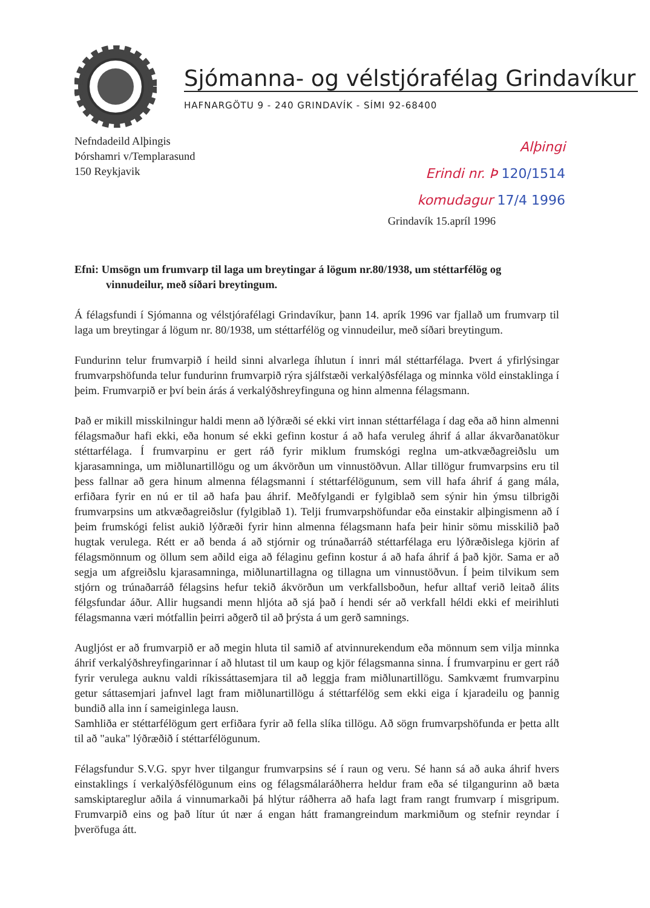Sjómanna- og vélstjórafélag Grindavíkur
HAFNARGÖTU 9 - 240 GRINDAVÍK - SÍMI 92-68400
Nefndadeild Alþingis
Þórshamri v/Templarasund
150 Reykjavik
Alþingi
Erindi nr. Þ 120/1514
komudagur 17/4 1996
Grindavík 15.apríl 1996
Efni: Umsögn um frumvarp til laga um breytingar á lögum nr.80/1938, um stéttarfélög og vinnudeilur, með síðari breytingum.
Á félagsfundi í Sjómanna og vélstjórafélagi Grindavíkur, þann 14. aprík 1996 var fjallað um frumvarp til laga um breytingar á lögum nr. 80/1938, um stéttarfélög og vinnudeilur, með síðari breytingum.
Fundurinn telur frumvarpið í heild sinni alvarlega íhlutun í innri mál stéttarfélaga. Þvert á yfirlýsingar frumvarpshöfunda telur fundurinn frumvarpið rýra sjálfstæði verkalýðsfélaga og minnka völd einstaklinga í þeim. Frumvarpið er því bein árás á verkalýðshreyfinguna og hinn almenna félagsmann.
Það er mikill misskilningur haldi menn að lýðræði sé ekki virt innan stéttarfélaga í dag eða að hinn almenni félagsmaður hafi ekki, eða honum sé ekki gefinn kostur á að hafa veruleg áhrif á allar ákvarðanatökur stéttarfélaga. Í frumvarpinu er gert ráð fyrir miklum frumskógi reglna um-atkvæðagreiðslu um kjarasamninga, um miðlunartillögu og um ákvörðun um vinnustöðvun. Allar tillögur frumvarpsins eru til þess fallnar að gera hinum almenna félagsmanni í stéttarfélögunum, sem vill hafa áhrif á gang mála, erfiðara fyrir en nú er til að hafa þau áhrif. Meðfylgandi er fylgiblað sem sýnir hin ýmsu tilbrigði frumvarpsins um atkvæðagreiðslur (fylgiblað 1). Telji frumvarpshöfundar eða einstakir alþingismenn að í þeim frumskógi felist aukið lýðræði fyrir hinn almenna félagsmann hafa þeir hinir sömu misskilið það hugtak verulega. Rétt er að benda á að stjórnir og trúnaðarráð stéttarfélaga eru lýðræðislega kjörin af félagsmönnum og öllum sem aðild eiga að félaginu gefinn kostur á að hafa áhrif á það kjör. Sama er að segja um afgreiðslu kjarasamninga, miðlunartillagna og tillagna um vinnustöðvun. Í þeim tilvikum sem stjórn og trúnaðarráð félagsins hefur tekið ákvörðun um verkfallsboðun, hefur alltaf verið leitað álits félgsfundar áður. Allir hugsandi menn hljóta að sjá það í hendi sér að verkfall héldi ekki ef meirihluti félagsmanna væri mótfallin þeirri aðgerð til að þrýsta á um gerð samnings.
Augljóst er að frumvarpið er að megin hluta til samið af atvinnurekendum eða mönnum sem vilja minnka áhrif verkalýðshreyfingarinnar í að hlutast til um kaup og kjör félagsmanna sinna. Í frumvarpinu er gert ráð fyrir verulega auknu valdi ríkissáttasemjara til að leggja fram miðlunartillögu. Samkvæmt frumvarpinu getur sáttasemjari jafnvel lagt fram miðlunartillögu á stéttarfélög sem ekki eiga í kjaradeilu og þannig bundið alla inn í sameiginlega lausn.
Samhliða er stéttarfélögum gert erfiðara fyrir að fella slíka tillögu. Að sögn frumvarpshöfunda er þetta allt til að "auka" lýðræðið í stéttarfélögunum.
Félagsfundur S.V.G. spyr hver tilgangur frumvarpsins sé í raun og veru. Sé hann sá að auka áhrif hvers einstaklings í verkalýðsfélögunum eins og félagsmálaráðherra heldur fram eða sé tilgangurinn að bæta samskiptareglur aðila á vinnumarkaði þá hlýtur ráðherra að hafa lagt fram rangt frumvarp í misgripum. Frumvarpið eins og það lítur út nær á engan hátt framangreindum markmiðum og stefnir reyndar í þveröfuga átt.